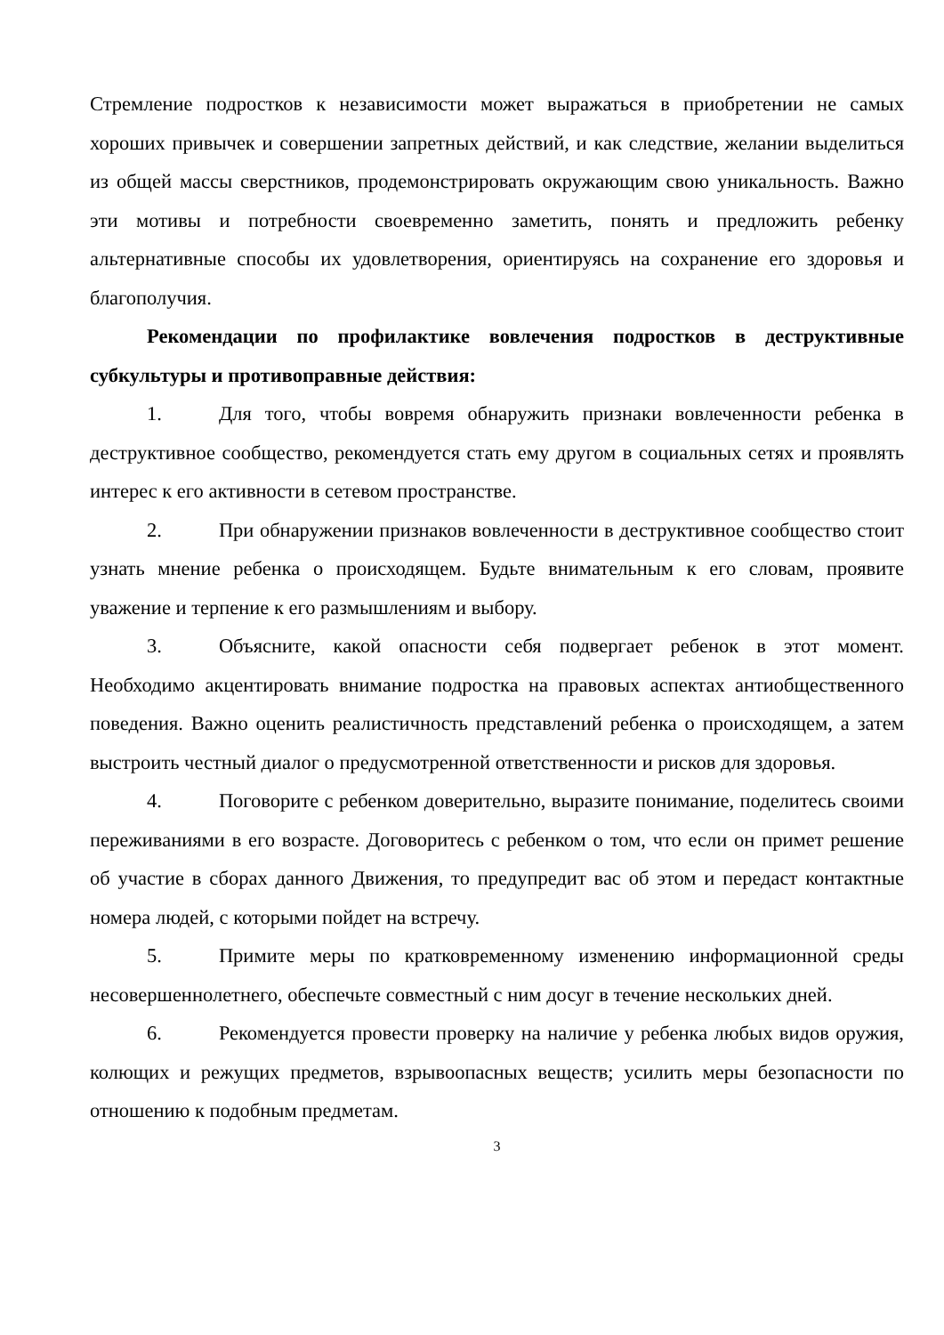Стремление подростков к независимости может выражаться в приобретении не самых хороших привычек и совершении запретных действий, и как следствие, желании выделиться из общей массы сверстников, продемонстрировать окружающим свою уникальность. Важно эти мотивы и потребности своевременно заметить, понять и предложить ребенку альтернативные способы их удовлетворения, ориентируясь на сохранение его здоровья и благополучия.
Рекомендации по профилактике вовлечения подростков в деструктивные субкультуры и противоправные действия:
1. Для того, чтобы вовремя обнаружить признаки вовлеченности ребенка в деструктивное сообщество, рекомендуется стать ему другом в социальных сетях и проявлять интерес к его активности в сетевом пространстве.
2. При обнаружении признаков вовлеченности в деструктивное сообщество стоит узнать мнение ребенка о происходящем. Будьте внимательным к его словам, проявите уважение и терпение к его размышлениям и выбору.
3. Объясните, какой опасности себя подвергает ребенок в этот момент. Необходимо акцентировать внимание подростка на правовых аспектах антиобщественного поведения. Важно оценить реалистичность представлений ребенка о происходящем, а затем выстроить честный диалог о предусмотренной ответственности и рисков для здоровья.
4. Поговорите с ребенком доверительно, выразите понимание, поделитесь своими переживаниями в его возрасте. Договоритесь с ребенком о том, что если он примет решение об участие в сборах данного Движения, то предупредит вас об этом и передаст контактные номера людей, с которыми пойдет на встречу.
5. Примите меры по кратковременному изменению информационной среды несовершеннолетнего, обеспечьте совместный с ним досуг в течение нескольких дней.
6. Рекомендуется провести проверку на наличие у ребенка любых видов оружия, колющих и режущих предметов, взрывоопасных веществ; усилить меры безопасности по отношению к подобным предметам.
3